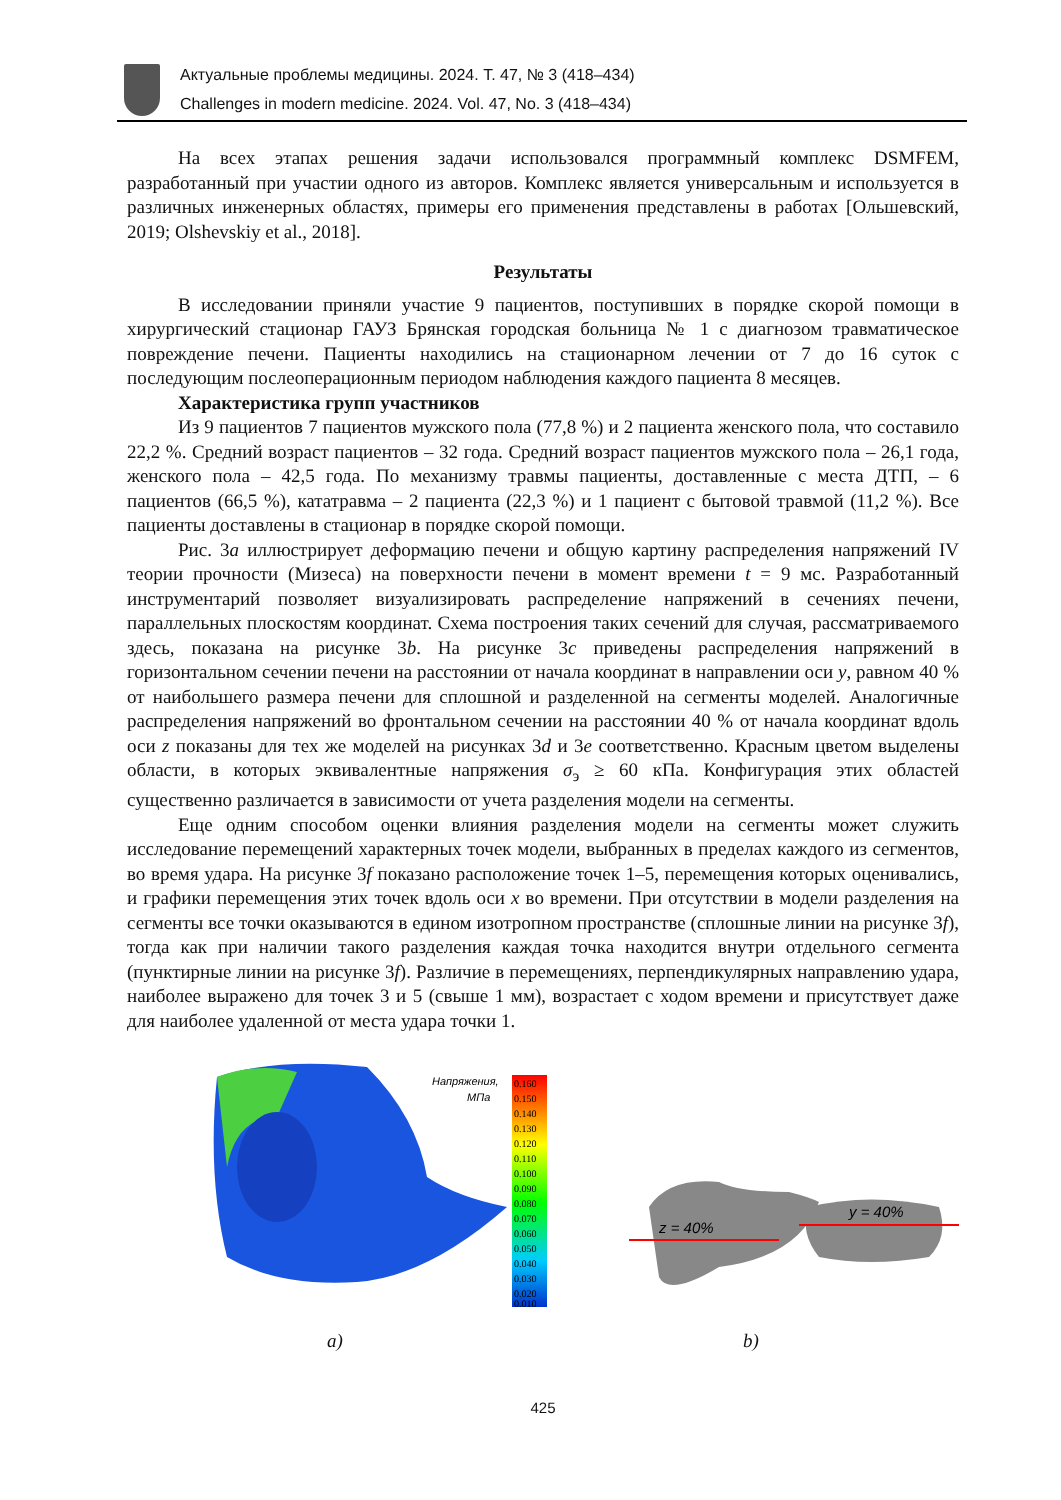Актуальные проблемы медицины. 2024. Т. 47, № 3 (418–434)
Challenges in modern medicine. 2024. Vol. 47, No. 3 (418–434)
На всех этапах решения задачи использовался программный комплекс DSMFEM, разработанный при участии одного из авторов. Комплекс является универсальным и используется в различных инженерных областях, примеры его применения представлены в работах [Ольшевский, 2019; Olshevskiy et al., 2018].
Результаты
В исследовании приняли участие 9 пациентов, поступивших в порядке скорой помощи в хирургический стационар ГАУЗ Брянская городская больница № 1 с диагнозом травматическое повреждение печени. Пациенты находились на стационарном лечении от 7 до 16 суток с последующим послеоперационным периодом наблюдения каждого пациента 8 месяцев.
Характеристика групп участников
Из 9 пациентов 7 пациентов мужского пола (77,8 %) и 2 пациента женского пола, что составило 22,2 %. Средний возраст пациентов – 32 года. Средний возраст пациентов мужского пола – 26,1 года, женского пола – 42,5 года. По механизму травмы пациенты, доставленные с места ДТП, – 6 пациентов (66,5 %), кататравма – 2 пациента (22,3 %) и 1 пациент с бытовой травмой (11,2 %). Все пациенты доставлены в стационар в порядке скорой помощи.
Рис. 3a иллюстрирует деформацию печени и общую картину распределения напряжений IV теории прочности (Мизеса) на поверхности печени в момент времени t = 9 мс. Разработанный инструментарий позволяет визуализировать распределение напряжений в сечениях печени, параллельных плоскостям координат. Схема построения таких сечений для случая, рассматриваемого здесь, показана на рисунке 3b. На рисунке 3c приведены распределения напряжений в горизонтальном сечении печени на расстоянии от начала координат в направлении оси y, равном 40 % от наибольшего размера печени для сплошной и разделенной на сегменты моделей. Аналогичные распределения напряжений во фронтальном сечении на расстоянии 40 % от начала координат вдоль оси z показаны для тех же моделей на рисунках 3d и 3e соответственно. Красным цветом выделены области, в которых эквивалентные напряжения σ<sub>э</sub> ≥ 60 кПа. Конфигурация этих областей существенно различается в зависимости от учета разделения модели на сегменты.
Еще одним способом оценки влияния разделения модели на сегменты может служить исследование перемещений характерных точек модели, выбранных в пределах каждого из сегментов, во время удара. На рисунке 3f показано расположение точек 1–5, перемещения которых оценивались, и графики перемещения этих точек вдоль оси x во времени. При отсутствии в модели разделения на сегменты все точки оказываются в едином изотропном пространстве (сплошные линии на рисунке 3f), тогда как при наличии такого разделения каждая точка находится внутри отдельного сегмента (пунктирные линии на рисунке 3f). Различие в перемещениях, перпендикулярных направлению удара, наиболее выражено для точек 3 и 5 (свыше 1 мм), возрастает с ходом времени и присутствует даже для наиболее удаленной от места удара точки 1.
Напряжения,
МПа
0.160
0.150
0.140
0.130
0.120
0.110
0.100
0.090
0.080
0.070
0.060
0.050
0.040
0.030
0.020
0.010
z = 40%
y = 40%
a) b)
425